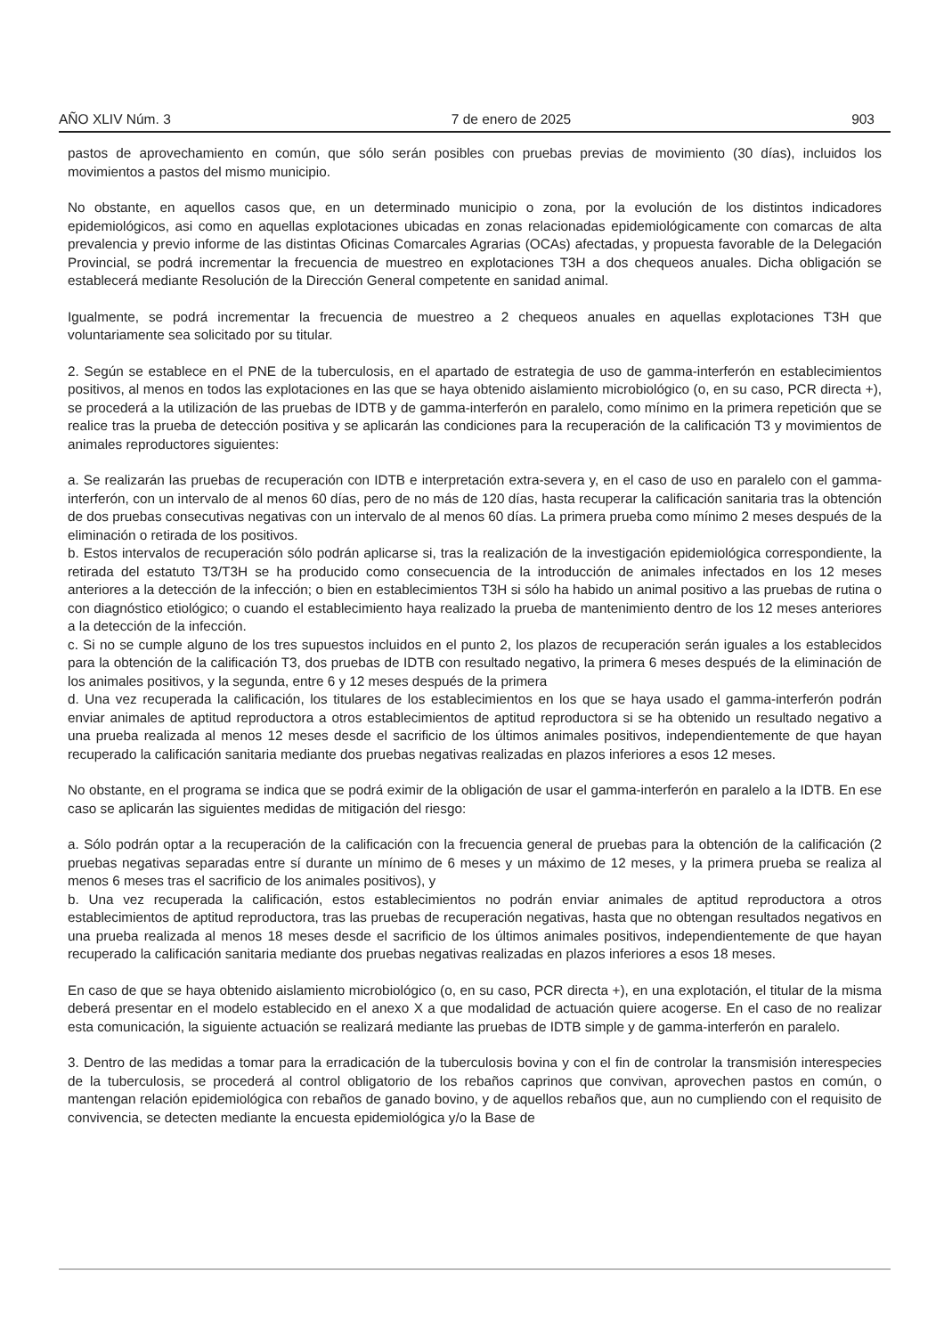AÑO XLIV Núm. 3 7 de enero de 2025 903
pastos de aprovechamiento en común, que sólo serán posibles con pruebas previas de movimiento (30 días), incluidos los movimientos a pastos del mismo municipio.
No obstante, en aquellos casos que, en un determinado municipio o zona, por la evolución de los distintos indicadores epidemiológicos, asi como en aquellas explotaciones ubicadas en zonas relacionadas epidemiológicamente con comarcas de alta prevalencia y previo informe de las distintas Oficinas Comarcales Agrarias (OCAs) afectadas, y propuesta favorable de la Delegación Provincial, se podrá incrementar la frecuencia de muestreo en explotaciones T3H a dos chequeos anuales. Dicha obligación se establecerá mediante Resolución de la Dirección General competente en sanidad animal.
Igualmente, se podrá incrementar la frecuencia de muestreo a 2 chequeos anuales en aquellas explotaciones T3H que voluntariamente sea solicitado por su titular.
2. Según se establece en el PNE de la tuberculosis, en el apartado de estrategia de uso de gamma-interferón en establecimientos positivos, al menos en todos las explotaciones en las que se haya obtenido aislamiento microbiológico (o, en su caso, PCR directa +), se procederá a la utilización de las pruebas de IDTB y de gamma-interferón en paralelo, como mínimo en la primera repetición que se realice tras la prueba de detección positiva y se aplicarán las condiciones para la recuperación de la calificación T3 y movimientos de animales reproductores siguientes:
a. Se realizarán las pruebas de recuperación con IDTB e interpretación extra-severa y, en el caso de uso en paralelo con el gamma-interferón, con un intervalo de al menos 60 días, pero de no más de 120 días, hasta recuperar la calificación sanitaria tras la obtención de dos pruebas consecutivas negativas con un intervalo de al menos 60 días. La primera prueba como mínimo 2 meses después de la eliminación o retirada de los positivos.
b. Estos intervalos de recuperación sólo podrán aplicarse si, tras la realización de la investigación epidemiológica correspondiente, la retirada del estatuto T3/T3H se ha producido como consecuencia de la introducción de animales infectados en los 12 meses anteriores a la detección de la infección; o bien en establecimientos T3H si sólo ha habido un animal positivo a las pruebas de rutina o con diagnóstico etiológico; o cuando el establecimiento haya realizado la prueba de mantenimiento dentro de los 12 meses anteriores a la detección de la infección.
c. Si no se cumple alguno de los tres supuestos incluidos en el punto 2, los plazos de recuperación serán iguales a los establecidos para la obtención de la calificación T3, dos pruebas de IDTB con resultado negativo, la primera 6 meses después de la eliminación de los animales positivos, y la segunda, entre 6 y 12 meses después de la primera
d. Una vez recuperada la calificación, los titulares de los establecimientos en los que se haya usado el gamma-interferón podrán enviar animales de aptitud reproductora a otros establecimientos de aptitud reproductora si se ha obtenido un resultado negativo a una prueba realizada al menos 12 meses desde el sacrificio de los últimos animales positivos, independientemente de que hayan recuperado la calificación sanitaria mediante dos pruebas negativas realizadas en plazos inferiores a esos 12 meses.
No obstante, en el programa se indica que se podrá eximir de la obligación de usar el gamma-interferón en paralelo a la IDTB. En ese caso se aplicarán las siguientes medidas de mitigación del riesgo:
a. Sólo podrán optar a la recuperación de la calificación con la frecuencia general de pruebas para la obtención de la calificación (2 pruebas negativas separadas entre sí durante un mínimo de 6 meses y un máximo de 12 meses, y la primera prueba se realiza al menos 6 meses tras el sacrificio de los animales positivos), y
b. Una vez recuperada la calificación, estos establecimientos no podrán enviar animales de aptitud reproductora a otros establecimientos de aptitud reproductora, tras las pruebas de recuperación negativas, hasta que no obtengan resultados negativos en una prueba realizada al menos 18 meses desde el sacrificio de los últimos animales positivos, independientemente de que hayan recuperado la calificación sanitaria mediante dos pruebas negativas realizadas en plazos inferiores a esos 18 meses.
En caso de que se haya obtenido aislamiento microbiológico (o, en su caso, PCR directa +), en una explotación, el titular de la misma deberá presentar en el modelo establecido en el anexo X a que modalidad de actuación quiere acogerse. En el caso de no realizar esta comunicación, la siguiente actuación se realizará mediante las pruebas de IDTB simple y de gamma-interferón en paralelo.
3. Dentro de las medidas a tomar para la erradicación de la tuberculosis bovina y con el fin de controlar la transmisión interespecies de la tuberculosis, se procederá al control obligatorio de los rebaños caprinos que convivan, aprovechen pastos en común, o mantengan relación epidemiológica con rebaños de ganado bovino, y de aquellos rebaños que, aun no cumpliendo con el requisito de convivencia, se detecten mediante la encuesta epidemiológica y/o la Base de